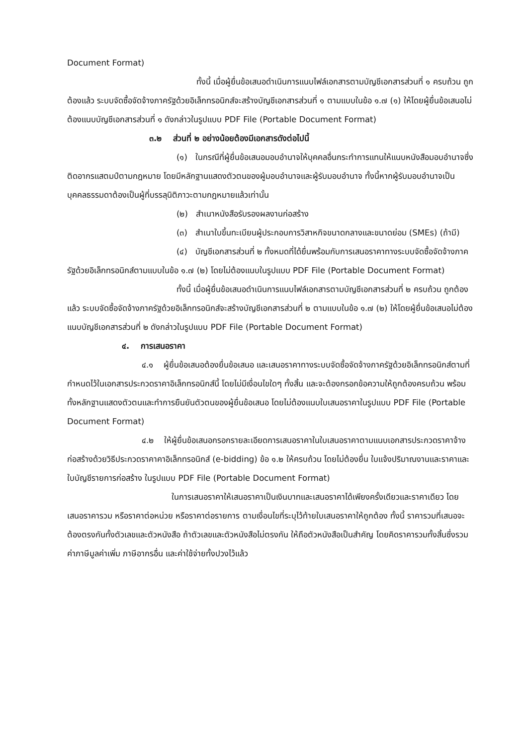Document Format)
ทั้งนี้ เมื่อผู้ยื่นข้อเสนอดำเนินการแนบไฟล์เอกสารตามบัญชีเอกสารส่วนที่ ๑ ครบถ้วน ถูกต้องแล้ว ระบบจัดซื้อจัดจ้างภาครัฐด้วยอิเล็กทรอนิกส์จะสร้างบัญชีเอกสารส่วนที่ ๑ ตามแบบในข้อ ๑.๗ (๑) ให้โดยผู้ยื่นข้อเสนอไม่ต้องแนบบัญชีเอกสารส่วนที่ ๑ ดังกล่าวในรูปแบบ PDF File (Portable Document Format)
๓.๒ ส่วนที่ ๒ อย่างน้อยต้องมีเอกสารดังต่อไปนี้
(๑) ในกรณีที่ผู้ยื่นข้อเสนอมอบอำนาจให้บุคคลอื่นกระทำการแทนให้แนบหนังสือมอบอำนาจซึ่งติดอากรแสตมป์ตามกฎหมาย โดยมีหลักฐานแสดงตัวตนของผู้มอบอำนาจและผู้รับมอบอำนาจ ทั้งนี้หากผู้รับมอบอำนาจเป็นบุคคลธรรมดาต้องเป็นผู้ที่บรรลุนิติภาวะตามกฎหมายแล้วเท่านั้น
(๒) สำเนาหนังสือรับรองผลงานก่อสร้าง
(๓) สำเนาใบขึ้นทะเบียนผู้ประกอบการวิสาหกิจขนาดกลางและขนาดย่อม (SMEs) (ถ้ามี)
(๔) บัญชีเอกสารส่วนที่ ๒ ทั้งหมดที่ได้ยื่นพร้อมกับการเสนอราคาทางระบบจัดซื้อจัดจ้างภาครัฐด้วยอิเล็กทรอนิกส์ตามแบบในข้อ ๑.๗ (๒) โดยไม่ต้องแนบในรูปแบบ PDF File (Portable Document Format)
ทั้งนี้ เมื่อผู้ยื่นข้อเสนอดำเนินการแนบไฟล์เอกสารตามบัญชีเอกสารส่วนที่ ๒ ครบถ้วน ถูกต้องแล้ว ระบบจัดซื้อจัดจ้างภาครัฐด้วยอิเล็กทรอนิกส์จะสร้างบัญชีเอกสารส่วนที่ ๒ ตามแบบในข้อ ๑.๗ (๒) ให้โดยผู้ยื่นข้อเสนอไม่ต้องแนบบัญชีเอกสารส่วนที่ ๒ ดังกล่าวในรูปแบบ PDF File (Portable Document Format)
๔. การเสนอราคา
๔.๑ ผู้ยื่นข้อเสนอต้องยื่นข้อเสนอ และเสนอราคาทางระบบจัดซื้อจัดจ้างภาครัฐด้วยอิเล็กทรอนิกส์ตามที่กำหนดไว้ในเอกสารประกวดราคาอิเล็กทรอนิกส์นี้ โดยไม่มีเงื่อนไขใดๆ ทั้งสิ้น และจะต้องกรอกข้อความให้ถูกต้องครบถ้วน พร้อมทั้งหลักฐานแสดงตัวตนและทำการยืนยันตัวตนของผู้ยื่นข้อเสนอ โดยไม่ต้องแนบใบเสนอราคาในรูปแบบ PDF File (Portable Document Format)
๔.๒ ให้ผู้ยื่นข้อเสนอกรอกรายละเอียดการเสนอราคาในใบเสนอราคาตามแนบเอกสารประกวดราคาจ้างก่อสร้างด้วยวิธีประกวดราคาคาอิเล็กทรอนิกส์ (e-bidding) ข้อ ๑.๒ ให้ครบถ้วน โดยไม่ต้องยื่น ใบแจ้งปริมาณงานและราคาและใบบัญชีรายการก่อสร้าง ในรูปแบบ PDF File (Portable Document Format)
ในการเสนอราคาให้เสนอราคาเป็นเงินบาทและเสนอราคาได้เพียงครั้งเดียวและราคาเดียว โดยเสนอราคารวม หรือราคาต่อหน่วย หรือราคาต่อรายการ ตามเงื่อนไขที่ระบุไว้ท้ายใบเสนอราคาให้ถูกต้อง ทั้งนี้ ราคารวมที่เสนอจะต้องตรงกันทั้งตัวเลขและตัวหนังสือ ถ้าตัวเลขและตัวหนังสือไม่ตรงกัน ให้ถือตัวหนังสือเป็นสำคัญ โดยคิดราคารวมทั้งสิ้นซึ่งรวมค่าภาษีมูลค่าเพิ่ม ภาษีอากรอื่น และค่าใช้จ่ายทั้งปวงไว้แล้ว